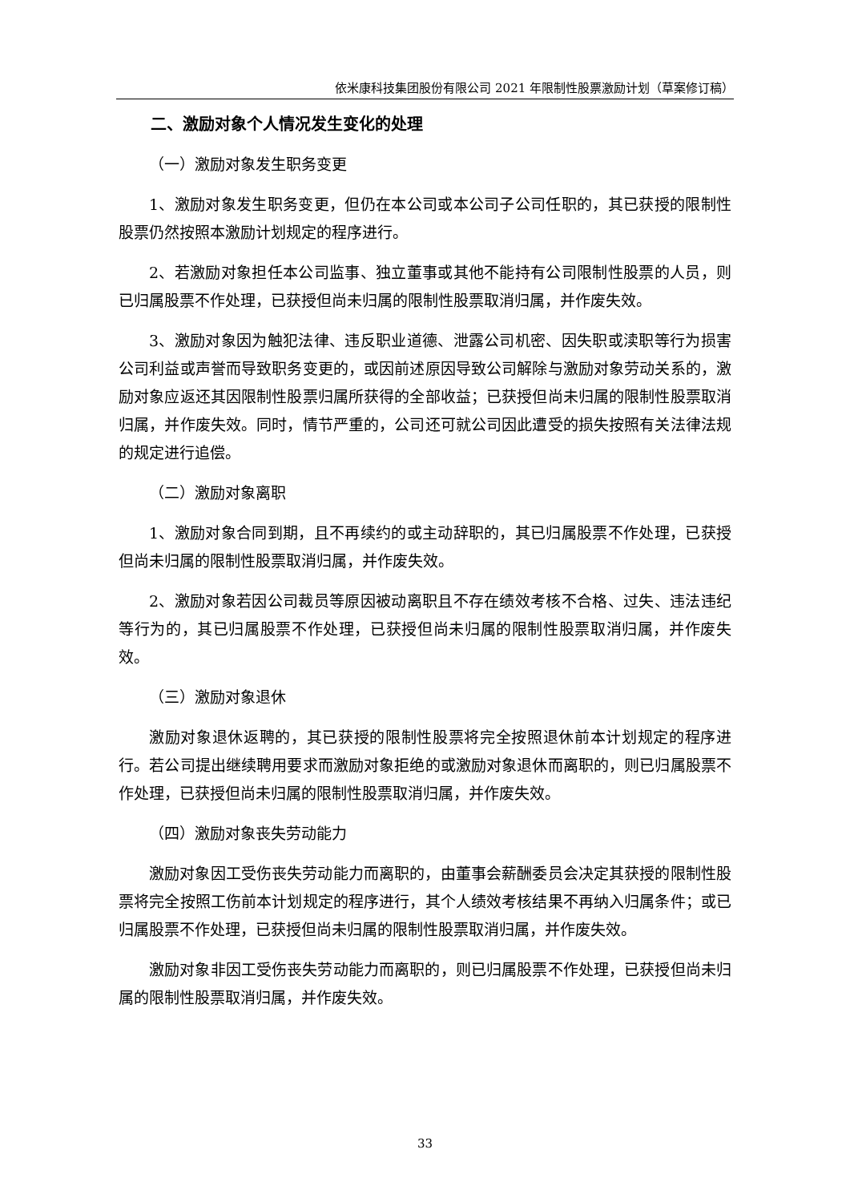依米康科技集团股份有限公司 2021 年限制性股票激励计划（草案修订稿）
二、激励对象个人情况发生变化的处理
（一）激励对象发生职务变更
1、激励对象发生职务变更，但仍在本公司或本公司子公司任职的，其已获授的限制性股票仍然按照本激励计划规定的程序进行。
2、若激励对象担任本公司监事、独立董事或其他不能持有公司限制性股票的人员，则已归属股票不作处理，已获授但尚未归属的限制性股票取消归属，并作废失效。
3、激励对象因为触犯法律、违反职业道德、泄露公司机密、因失职或渎职等行为损害公司利益或声誉而导致职务变更的，或因前述原因导致公司解除与激励对象劳动关系的，激励对象应返还其因限制性股票归属所获得的全部收益；已获授但尚未归属的限制性股票取消归属，并作废失效。同时，情节严重的，公司还可就公司因此遭受的损失按照有关法律法规的规定进行追偿。
（二）激励对象离职
1、激励对象合同到期，且不再续约的或主动辞职的，其已归属股票不作处理，已获授但尚未归属的限制性股票取消归属，并作废失效。
2、激励对象若因公司裁员等原因被动离职且不存在绩效考核不合格、过失、违法违纪等行为的，其已归属股票不作处理，已获授但尚未归属的限制性股票取消归属，并作废失效。
（三）激励对象退休
激励对象退休返聘的，其已获授的限制性股票将完全按照退休前本计划规定的程序进行。若公司提出继续聘用要求而激励对象拒绝的或激励对象退休而离职的，则已归属股票不作处理，已获授但尚未归属的限制性股票取消归属，并作废失效。
（四）激励对象丧失劳动能力
激励对象因工受伤丧失劳动能力而离职的，由董事会薪酬委员会决定其获授的限制性股票将完全按照工伤前本计划规定的程序进行，其个人绩效考核结果不再纳入归属条件；或已归属股票不作处理，已获授但尚未归属的限制性股票取消归属，并作废失效。
激励对象非因工受伤丧失劳动能力而离职的，则已归属股票不作处理，已获授但尚未归属的限制性股票取消归属，并作废失效。
33